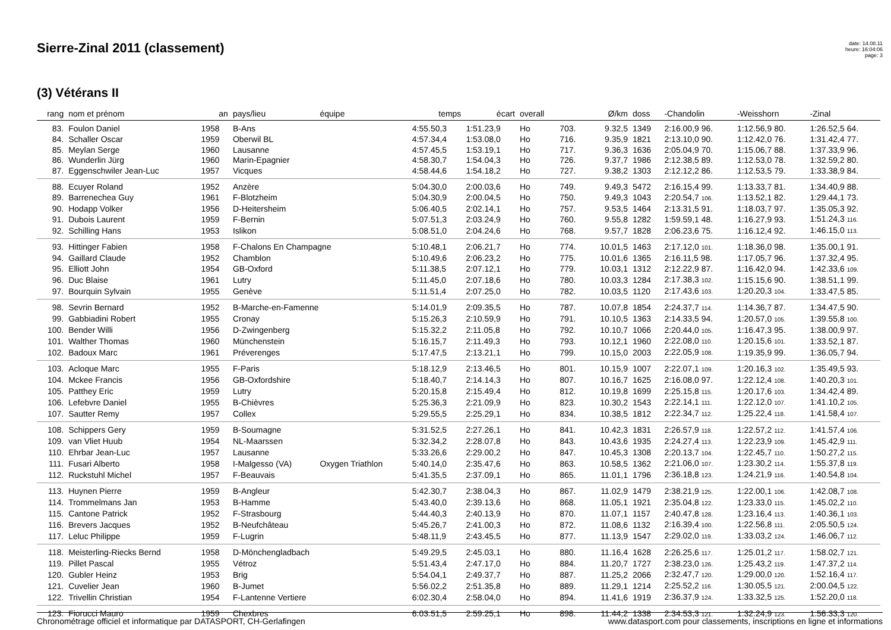Sierre-Zinal 2011 (classement)
date: 14.08.11
heure: 16:04:06
page: 3
(3) Vétérans II
| rang | nom et prénom | an | pays/lieu | équipe | temps | écart | overall | | Ø/km | doss | -Chandolin | -Weisshorn | -Zinal |
| --- | --- | --- | --- | --- | --- | --- | --- | --- | --- | --- | --- | --- | --- |
| 83. | Foulon Daniel | 1958 | B-Ans | | 4:55.50,3 | 1:51.23,9 | Ho | 703. | 9.32,5 | 1349 | 2:16.00,9 96. | 1:12.56,9 80. | 1:26.52,5 64. |
| 84. | Schaller Oscar | 1959 | Oberwil BL | | 4:57.34,4 | 1:53.08,0 | Ho | 716. | 9.35,9 | 1821 | 2:13.10,0 90. | 1:12.42,0 76. | 1:31.42,4 77. |
| 85. | Meylan Serge | 1960 | Lausanne | | 4:57.45,5 | 1:53.19,1 | Ho | 717. | 9.36,3 | 1636 | 2:05.04,9 70. | 1:15.06,7 88. | 1:37.33,9 96. |
| 86. | Wunderlin Jürg | 1960 | Marin-Epagnier | | 4:58.30,7 | 1:54.04,3 | Ho | 726. | 9.37,7 | 1986 | 2:12.38,5 89. | 1:12.53,0 78. | 1:32.59,2 80. |
| 87. | Eggenschwiler Jean-Luc | 1957 | Vicques | | 4:58.44,6 | 1:54.18,2 | Ho | 727. | 9.38,2 | 1303 | 2:12.12,2 86. | 1:12.53,5 79. | 1:33.38,9 84. |
| 88. | Ecuyer Roland | 1952 | Anzère | | 5:04.30,0 | 2:00.03,6 | Ho | 749. | 9.49,3 | 5472 | 2:16.15,4 99. | 1:13.33,7 81. | 1:34.40,9 88. |
| 89. | Barrenechea Guy | 1961 | F-Blotzheim | | 5:04.30,9 | 2:00.04,5 | Ho | 750. | 9.49,3 | 1043 | 2:20.54,7 106. | 1:13.52,1 82. | 1:29.44,1 73. |
| 90. | Hodapp Volker | 1956 | D-Heitersheim | | 5:06.40,5 | 2:02.14,1 | Ho | 757. | 9.53,5 | 1464 | 2:13.31,5 91. | 1:18.03,7 97. | 1:35.05,3 92. |
| 91. | Dubois Laurent | 1959 | F-Bernin | | 5:07.51,3 | 2:03.24,9 | Ho | 760. | 9.55,8 | 1282 | 1:59.59,1 48. | 1:16.27,9 93. | 1:51.24,3 116. |
| 92. | Schilling Hans | 1953 | Islikon | | 5:08.51,0 | 2:04.24,6 | Ho | 768. | 9.57,7 | 1828 | 2:06.23,6 75. | 1:16.12,4 92. | 1:46.15,0 113. |
| 93. | Hittinger Fabien | 1958 | F-Chalons En Champagne | | 5:10.48,1 | 2:06.21,7 | Ho | 774. | 10.01,5 | 1463 | 2:17.12,0 101. | 1:18.36,0 98. | 1:35.00,1 91. |
| 94. | Gaillard Claude | 1952 | Chamblon | | 5:10.49,6 | 2:06.23,2 | Ho | 775. | 10.01,6 | 1365 | 2:16.11,5 98. | 1:17.05,7 96. | 1:37.32,4 95. |
| 95. | Elliott John | 1954 | GB-Oxford | | 5:11.38,5 | 2:07.12,1 | Ho | 779. | 10.03,1 | 1312 | 2:12.22,9 87. | 1:16.42,0 94. | 1:42.33,6 109. |
| 96. | Duc Blaise | 1961 | Lutry | | 5:11.45,0 | 2:07.18,6 | Ho | 780. | 10.03,3 | 1284 | 2:17.38,3 102. | 1:15.15,6 90. | 1:38.51,1 99. |
| 97. | Bourquin Sylvain | 1955 | Genève | | 5:11.51,4 | 2:07.25,0 | Ho | 782. | 10.03,5 | 1120 | 2:17.43,6 103. | 1:20.20,3 104. | 1:33.47,5 85. |
| 98. | Sevrin Bernard | 1952 | B-Marche-en-Famenne | | 5:14.01,9 | 2:09.35,5 | Ho | 787. | 10.07,8 | 1854 | 2:24.37,7 114. | 1:14.36,7 87. | 1:34.47,5 90. |
| 99. | Gabbiadini Robert | 1955 | Cronay | | 5:15.26,3 | 2:10.59,9 | Ho | 791. | 10.10,5 | 1363 | 2:14.33,5 94. | 1:20.57,0 105. | 1:39.55,8 100. |
| 100. | Bender Willi | 1956 | D-Zwingenberg | | 5:15.32,2 | 2:11.05,8 | Ho | 792. | 10.10,7 | 1066 | 2:20.44,0 105. | 1:16.47,3 95. | 1:38.00,9 97. |
| 101. | Walther Thomas | 1960 | Münchenstein | | 5:16.15,7 | 2:11.49,3 | Ho | 793. | 10.12,1 | 1960 | 2:22.08,0 110. | 1:20.15,6 101. | 1:33.52,1 87. |
| 102. | Badoux Marc | 1961 | Préverenges | | 5:17.47,5 | 2:13.21,1 | Ho | 799. | 10.15,0 | 2003 | 2:22.05,9 108. | 1:19.35,9 99. | 1:36.05,7 94. |
| 103. | Acloque Marc | 1955 | F-Paris | | 5:18.12,9 | 2:13.46,5 | Ho | 801. | 10.15,9 | 1007 | 2:22.07,1 109. | 1:20.16,3 102. | 1:35.49,5 93. |
| 104. | Mckee Francis | 1956 | GB-Oxfordshire | | 5:18.40,7 | 2:14.14,3 | Ho | 807. | 10.16,7 | 1625 | 2:16.08,0 97. | 1:22.12,4 108. | 1:40.20,3 101. |
| 105. | Patthey Eric | 1959 | Lutry | | 5:20.15,8 | 2:15.49,4 | Ho | 812. | 10.19,8 | 1699 | 2:25.15,8 115. | 1:20.17,6 103. | 1:34.42,4 89. |
| 106. | Lefebvre Daniel | 1955 | B-Chièvres | | 5:25.36,3 | 2:21.09,9 | Ho | 823. | 10.30,2 | 1543 | 2:22.14,1 111. | 1:22.12,0 107. | 1:41.10,2 105. |
| 107. | Sautter Remy | 1957 | Collex | | 5:29.55,5 | 2:25.29,1 | Ho | 834. | 10.38,5 | 1812 | 2:22.34,7 112. | 1:25.22,4 118. | 1:41.58,4 107. |
| 108. | Schippers Gery | 1959 | B-Soumagne | | 5:31.52,5 | 2:27.26,1 | Ho | 841. | 10.42,3 | 1831 | 2:26.57,9 118. | 1:22.57,2 112. | 1:41.57,4 106. |
| 109. | van Vliet Huub | 1954 | NL-Maarssen | | 5:32.34,2 | 2:28.07,8 | Ho | 843. | 10.43,6 | 1935 | 2:24.27,4 113. | 1:22.23,9 109. | 1:45.42,9 111. |
| 110. | Ehrbar Jean-Luc | 1957 | Lausanne | | 5:33.26,6 | 2:29.00,2 | Ho | 847. | 10.45,3 | 1308 | 2:20.13,7 104. | 1:22.45,7 110. | 1:50.27,2 115. |
| 111. | Fusari Alberto | 1958 | I-Malgesso (VA) | Oxygen Triathlon | 5:40.14,0 | 2:35.47,6 | Ho | 863. | 10.58,5 | 1362 | 2:21.06,0 107. | 1:23.30,2 114. | 1:55.37,8 119. |
| 112. | Ruckstuhl Michel | 1957 | F-Beauvais | | 5:41.35,5 | 2:37.09,1 | Ho | 865. | 11.01,1 | 1796 | 2:36.18,8 123. | 1:24.21,9 116. | 1:40.54,8 104. |
| 113. | Huynen Pierre | 1959 | B-Angleur | | 5:42.30,7 | 2:38.04,3 | Ho | 867. | 11.02,9 | 1479 | 2:38.21,9 125. | 1:22.00,1 106. | 1:42.08,7 108. |
| 114. | Trommelmans Jan | 1953 | B-Hamme | | 5:43.40,0 | 2:39.13,6 | Ho | 868. | 11.05,1 | 1921 | 2:35.04,8 122. | 1:23.33,0 115. | 1:45.02,2 110. |
| 115. | Cantone Patrick | 1952 | F-Strasbourg | | 5:44.40,3 | 2:40.13,9 | Ho | 870. | 11.07,1 | 1157 | 2:40.47,8 128. | 1:23.16,4 113. | 1:40.36,1 103. |
| 116. | Brevers Jacques | 1952 | B-Neufchâteau | | 5:45.26,7 | 2:41.00,3 | Ho | 872. | 11.08,6 | 1132 | 2:16.39,4 100. | 1:22.56,8 111. | 2:05.50,5 124. |
| 117. | Leluc Philippe | 1959 | F-Lugrin | | 5:48.11,9 | 2:43.45,5 | Ho | 877. | 11.13,9 | 1547 | 2:29.02,0 119. | 1:33.03,2 124. | 1:46.06,7 112. |
| 118. | Meisterling-Riecks Bernd | 1958 | D-Mönchengladbach | | 5:49.29,5 | 2:45.03,1 | Ho | 880. | 11.16,4 | 1628 | 2:26.25,6 117. | 1:25.01,2 117. | 1:58.02,7 121. |
| 119. | Pillet Pascal | 1955 | Vétroz | | 5:51.43,4 | 2:47.17,0 | Ho | 884. | 11.20,7 | 1727 | 2:38.23,0 126. | 1:25.43,2 119. | 1:47.37,2 114. |
| 120. | Gubler Heinz | 1953 | Brig | | 5:54.04,1 | 2:49.37,7 | Ho | 887. | 11.25,2 | 2066 | 2:32.47,7 120. | 1:29.00,0 120. | 1:52.16,4 117. |
| 121. | Cuvelier Jean | 1960 | B-Jumet | | 5:56.02,2 | 2:51.35,8 | Ho | 889. | 11.29,1 | 1214 | 2:25.52,2 116. | 1:30.05,5 121. | 2:00.04,5 122. |
| 122. | Trivellin Christian | 1954 | F-Lantenne Vertiere | | 6:02.30,4 | 2:58.04,0 | Ho | 894. | 11.41,6 | 1919 | 2:36.37,9 124. | 1:33.32,5 125. | 1:52.20,0 118. |
| 123. | Fiorucci Mauro | 1959 | Chexbres | | 6:03.51,5 | 2:59.25,1 | Ho | 898. | 11.44,2 | 1338 | 2:34.53,3 121. | 1:32.24,9 123. | 1:56.33,3 120. |
Chronométrage officiel et informatique par DATASPORT, CH-Gerlafingen www.datasport.com pour classements, inscriptions en ligne et informations